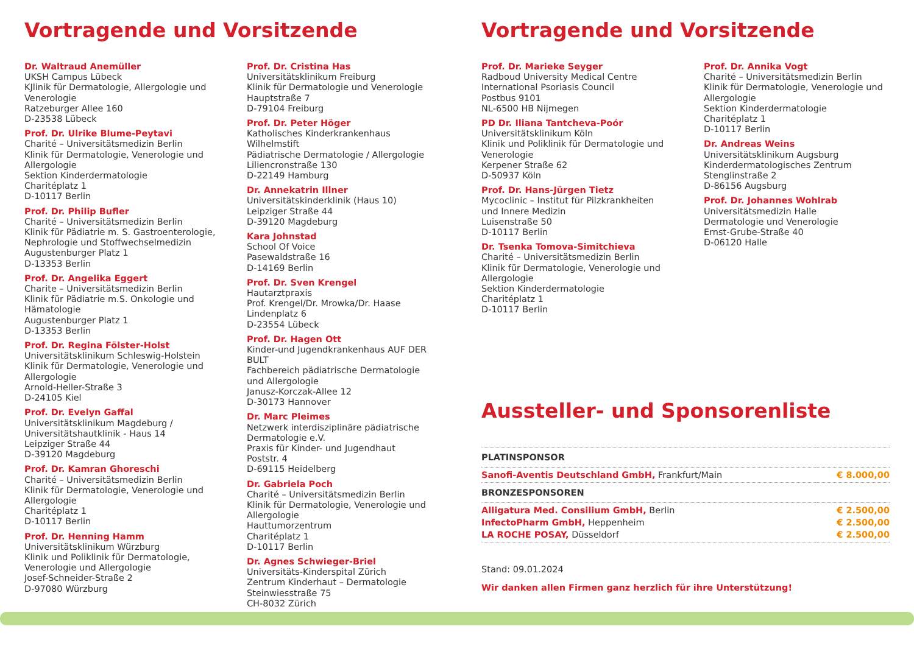Vortragende und Vorsitzende
Dr. Waltraud Anemüller
UKSH Campus Lübeck
KJlinik für Dermatologie, Allergologie und Venerologie
Ratzeburger Allee 160
D-23538 Lübeck
Prof. Dr. Ulrike Blume-Peytavi
Charité – Universitätsmedizin Berlin
Klinik für Dermatologie, Venerologie und Allergologie
Sektion Kinderdermatologie
Charitéplatz 1
D-10117 Berlin
Prof. Dr. Philip Bufler
Charité – Universitätsmedizin Berlin
Klinik für Pädiatrie m. S. Gastroenterologie, Nephrologie und Stoffwechselmedizin
Augustenburger Platz 1
D-13353 Berlin
Prof. Dr. Angelika Eggert
Charite – Universitätsmedizin Berlin
Klinik für Pädiatrie m.S. Onkologie und Hämatologie
Augustenburger Platz 1
D-13353 Berlin
Prof. Dr. Regina Fölster-Holst
Universitätsklinikum Schleswig-Holstein
Klinik für Dermatologie, Venerologie und Allergologie
Arnold-Heller-Straße 3
D-24105 Kiel
Prof. Dr. Evelyn Gaffal
Universitätsklinikum Magdeburg /
Universitätshautklinik - Haus 14
Leipziger Straße 44
D-39120 Magdeburg
Prof. Dr. Kamran Ghoreschi
Charité – Universitätsmedizin Berlin
Klinik für Dermatologie, Venerologie und Allergologie
Charitéplatz 1
D-10117 Berlin
Prof. Dr. Henning Hamm
Universitätsklinikum Würzburg
Klinik und Poliklinik für Dermatologie, Venerologie und Allergologie
Josef-Schneider-Straße 2
D-97080 Würzburg
Prof. Dr. Cristina Has
Universitätsklinikum Freiburg
Klinik für Dermatologie und Venerologie
Hauptstraße 7
D-79104 Freiburg
Prof. Dr. Peter Höger
Katholisches Kinderkrankenhaus Wilhelmstift
Pädiatrische Dermatologie / Allergologie
Liliencronstraße 130
D-22149 Hamburg
Dr. Annekatrin Illner
Universitätskinderklinik (Haus 10)
Leipziger Straße 44
D-39120 Magdeburg
Kara Johnstad
School Of Voice
Pasewaldstraße 16
D-14169 Berlin
Prof. Dr. Sven Krengel
Hautarztpraxis
Prof. Krengel/Dr. Mrowka/Dr. Haase
Lindenplatz 6
D-23554 Lübeck
Prof. Dr. Hagen Ott
Kinder-und Jugendkrankenhaus AUF DER BULT
Fachbereich pädiatrische Dermatologie und Allergologie
Janusz-Korczak-Allee 12
D-30173 Hannover
Dr. Marc Pleimes
Netzwerk interdisziplinäre pädiatrische Dermatologie e.V.
Praxis für Kinder- und Jugendhaut
Poststr. 4
D-69115 Heidelberg
Dr. Gabriela Poch
Charité – Universitätsmedizin Berlin
Klinik für Dermatologie, Venerologie und Allergologie
Hauttumorzentrum
Charitéplatz 1
D-10117 Berlin
Dr. Agnes Schwieger-Briel
Universitäts-Kinderspital Zürich
Zentrum Kinderhaut – Dermatologie
Steinwiesstraße 75
CH-8032 Zürich
Vortragende und Vorsitzende
Prof. Dr. Marieke Seyger
Radboud University Medical Centre
International Psoriasis Council
Postbus 9101
NL-6500 HB Nijmegen
PD Dr. Iliana Tantcheva-Poór
Universitätsklinikum Köln
Klinik und Poliklinik für Dermatologie und Venerologie
Kerpener Straße 62
D-50937 Köln
Prof. Dr. Hans-Jürgen Tietz
Mycoclinic – Institut für Pilzkrankheiten und Innere Medizin
Luisenstraße 50
D-10117 Berlin
Dr. Tsenka Tomova-Simitchieva
Charité – Universitätsmedizin Berlin
Klinik für Dermatologie, Venerologie und Allergologie
Sektion Kinderdermatologie
Charitéplatz 1
D-10117 Berlin
Prof. Dr. Annika Vogt
Charité – Universitätsmedizin Berlin
Klinik für Dermatologie, Venerologie und Allergologie
Sektion Kinderdermatologie
Charitéplatz 1
D-10117 Berlin
Dr. Andreas Weins
Universitätsklinikum Augsburg
Kinderdermatologisches Zentrum
Stenglinstraße 2
D-86156 Augsburg
Prof. Dr. Johannes Wohlrab
Universitätsmedizin Halle
Dermatologie und Venerologie
Ernst-Grube-Straße 40
D-06120 Halle
Aussteller- und Sponsorenliste
| PLATINSPONSOR | |
| Sanofi-Aventis Deutschland GmbH, Frankfurt/Main | € 8.000,00 |
| BRONZESPONSOREN | |
| Alligatura Med. Consilium GmbH, Berlin | € 2.500,00 |
| InfectoPharm GmbH, Heppenheim | € 2.500,00 |
| LA ROCHE POSAY, Düsseldorf | € 2.500,00 |
Stand: 09.01.2024
Wir danken allen Firmen ganz herzlich für ihre Unterstützung!